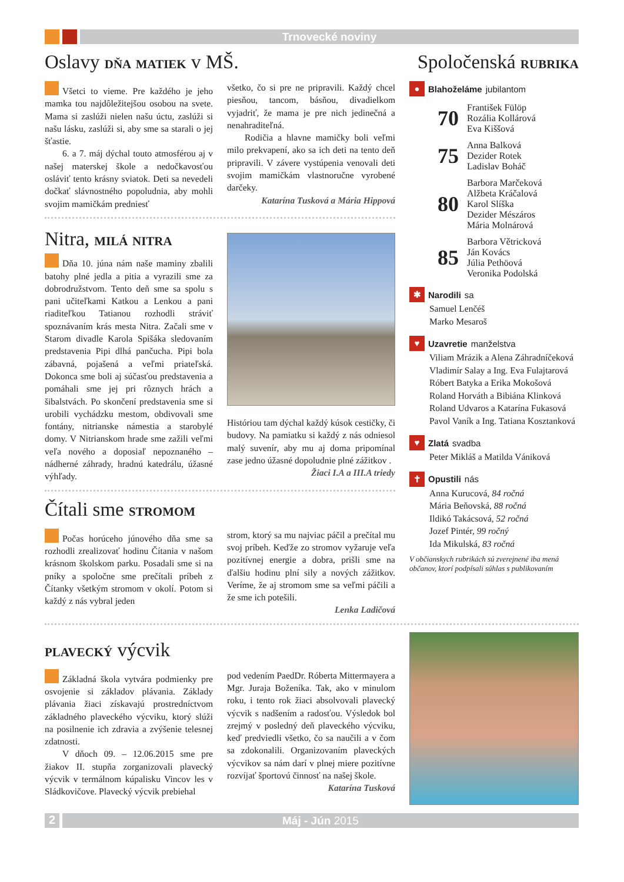Trnovecké noviny
Oslavy dňa matiek v MŠ.
Všetci to vieme. Pre každého je jeho mamka tou najdôležitejšou osobou na svete. Mama si zaslúži nielen našu úctu, zaslúži si našu lásku, zaslúži si, aby sme sa starali o jej šťastie.
6. a 7. máj dýchal touto atmosférou aj v našej materskej škole a nedočkavosťou osláviť tento krásny sviatok. Deti sa nevedeli dočkať slávnostného popoludnia, aby mohli svojim mamičkám predniesť
všetko, čo si pre ne pripravili. Každý chcel piesňou, tancom, básňou, divadielkom vyjadriť, že mama je pre nich jedinečná a nenahraditeľná.
Rodičia a hlavne mamičky boli veľmi milo prekvapení, ako sa ich deti na tento deň pripravili. V závere vystúpenia venovali deti svojim mamičkám vlastnoručne vyrobené darčeky.
Katarína Tusková a Mária Hippová
Nitra, milá nitra
Dňa 10. júna nám naše maminy zbalili batohy plné jedla a pitia a vyrazili sme za dobrodružstvom. Tento deň sme sa spolu s pani učiteľkami Katkou a Lenkou a pani riaditeľkou Tatianou rozhodli stráviť spoznávaním krás mesta Nitra. Začali sme v Starom divadle Karola Spišáka sledovaním predstavenia Pipi dlhá pančucha. Pipi bola zábavná, pojašená a veľmi priateľská. Dokonca sme boli aj súčasťou predstavenia a pomáhali sme jej pri rôznych hrách a šibalstvách. Po skončení predstavenia sme si urobili vychádzku mestom, obdivovali sme fontány, nitrianske námestia a starobylé domy. V Nitrianskom hrade sme zažili veľmi veľa nového a doposiaľ nepoznaného – nádherné záhrady, hradnú katedrálu, úžasné výhľady.
Históriou tam dýchal každý kúsok cestičky, či budovy. Na pamiatku si každý z nás odniesol malý suvenír, aby mu aj doma pripomínal zase jedno úžasné dopoludnie plné zážitkov .
Žiaci I.A a III.A triedy
Čítali sme stromom
Počas horúceho júnového dňa sme sa rozhodli zrealizovať hodinu Čítania v našom krásnom školskom parku. Posadali sme si na pníky a spoločne sme prečítali príbeh z Čítanky všetkým stromom v okolí. Potom si každý z nás vybral jeden
strom, ktorý sa mu najviac páčil a prečítal mu svoj príbeh. Keďže zo stromov vyžaruje veľa pozitívnej energie a dobra, prišli sme na ďalšiu hodinu plní sily a nových zážitkov. Veríme, že aj stromom sme sa veľmi páčili a že sme ich potešili.
Lenka Ladičová
Spoločenská rubrika
●
Blahoželáme jubilantom
70
František Fülöp
Rozália Kollárová
Eva Kiššová
75
Anna Balková
Dezider Rotek
Ladislav Boháč
80
Barbora Marčeková
Alžbeta Kráčalová
Karol Slíška
Dezider Mészáros
Mária Molnárová
85
Barbora Větricková
Ján Kovács
Júlia Pethöová
Veronika Podolská
✱
Narodili sa
Samuel Lenčéš
Marko Mesaroš
♥
Uzavretie manželstva
Viliam Mrázik a Alena Záhradníčeková
Vladimír Salay a Ing. Eva Fulajtarová
Róbert Batyka a Erika Mokošová
Roland Horváth a Bibiána Klinková
Roland Udvaros a Katarína Fukasová
Pavol Vaník a Ing. Tatiana Kosztanková
♥
Zlatá svadba
Peter Mikláš a Matilda Vániková
✝
Opustili nás
Anna Kurucová, 84 ročná
Mária Beňovská, 88 ročná
Ildikó Takácsová, 52 ročná
Jozef Pintér, 99 ročný
Ida Mikulská, 83 ročná
V občianskych rubrikách sú zverejnené iba mená občanov, ktorí podpísali súhlas s publikovaním
plavecký výcvik
Základná škola vytvára podmienky pre osvojenie si základov plávania. Základy plávania žiaci získavajú prostredníctvom základného plaveckého výcviku, ktorý slúži na posilnenie ich zdravia a zvýšenie telesnej zdatnosti.
V dňoch 09. – 12.06.2015 sme pre žiakov II. stupňa zorganizovali plavecký výcvik v termálnom kúpalisku Vincov les v Sládkovičove. Plavecký výcvik prebiehal
pod vedením PaedDr. Róberta Mittermayera a Mgr. Juraja Boženíka. Tak, ako v minulom roku, i tento rok žiaci absolvovali plavecký výcvik s nadšením a radosťou. Výsledok bol zrejmý v posledný deň plaveckého výcviku, keď predviedli všetko, čo sa naučili a v čom sa zdokonalili. Organizovaním plaveckých výcvikov sa nám darí v plnej miere pozitívne rozvíjať športovú činnosť na našej škole.
Katarína Tusková
2
Máj - Jún 2015